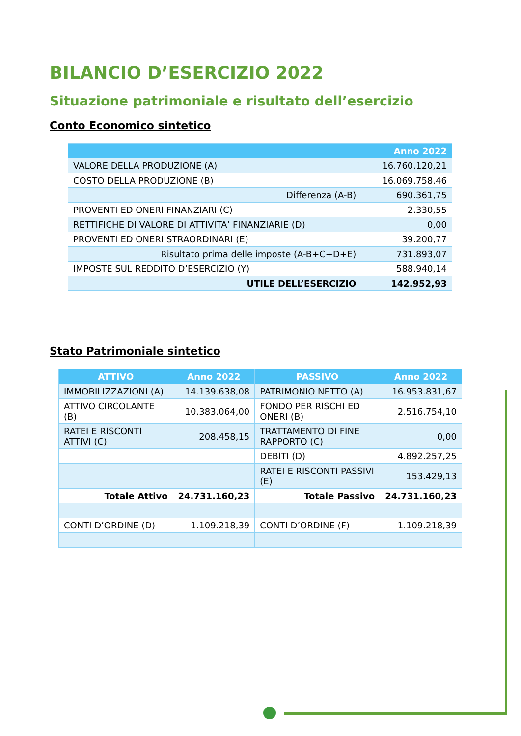BILANCIO D’ESERCIZIO 2022
Situazione patrimoniale e risultato dell’esercizio
Conto Economico sintetico
| | Anno 2022 |
| --- | --- |
| VALORE DELLA PRODUZIONE (A) | 16.760.120,21 |
| COSTO DELLA PRODUZIONE (B) | 16.069.758,46 |
| Differenza (A-B) | 690.361,75 |
| PROVENTI ED ONERI FINANZIARI (C) | 2.330,55 |
| RETTIFICHE DI VALORE DI ATTIVITA’ FINANZIARIE (D) | 0,00 |
| PROVENTI ED ONERI STRAORDINARI (E) | 39.200,77 |
| Risultato prima delle imposte (A-B+C+D+E) | 731.893,07 |
| IMPOSTE SUL REDDITO D’ESERCIZIO (Y) | 588.940,14 |
| UTILE DELL’ESERCIZIO | 142.952,93 |
Stato Patrimoniale sintetico
| ATTIVO | Anno 2022 | PASSIVO | Anno 2022 |
| --- | --- | --- | --- |
| IMMOBILIZZAZIONI (A) | 14.139.638,08 | PATRIMONIO NETTO (A) | 16.953.831,67 |
| ATTIVO CIRCOLANTE (B) | 10.383.064,00 | FONDO PER RISCHI ED ONERI (B) | 2.516.754,10 |
| RATEI E RISCONTI ATTIVI (C) | 208.458,15 | TRATTAMENTO DI FINE RAPPORTO (C) | 0,00 |
| | | DEBITI (D) | 4.892.257,25 |
| | | RATEI E RISCONTI PASSIVI (E) | 153.429,13 |
| Totale Attivo | 24.731.160,23 | Totale Passivo | 24.731.160,23 |
| CONTI D’ORDINE (D) | 1.109.218,39 | CONTI D’ORDINE (F) | 1.109.218,39 |